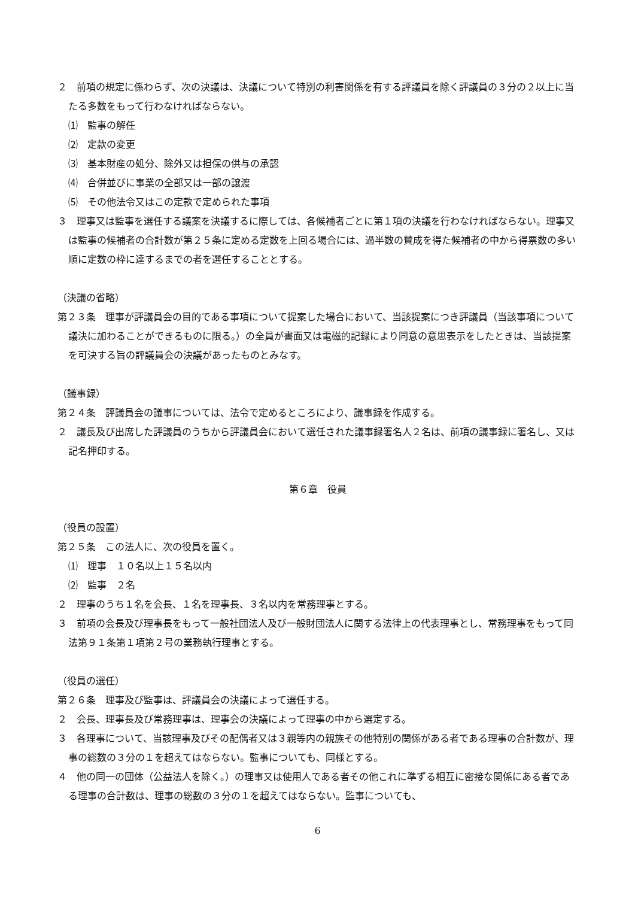２　前項の規定に係わらず、次の決議は、決議について特別の利害関係を有する評議員を除く評議員の３分の２以上に当たる多数をもって行わなければならない。
⑴　監事の解任
⑵　定款の変更
⑶　基本財産の処分、除外又は担保の供与の承認
⑷　合併並びに事業の全部又は一部の譲渡
⑸　その他法令又はこの定款で定められた事項
３　理事又は監事を選任する議案を決議するに際しては、各候補者ごとに第１項の決議を行わなければならない。理事又は監事の候補者の合計数が第２５条に定める定数を上回る場合には、過半数の賛成を得た候補者の中から得票数の多い順に定数の枠に達するまでの者を選任することとする。
（決議の省略）
第２３条　理事が評議員会の目的である事項について提案した場合において、当該提案につき評議員（当該事項について議決に加わることができるものに限る。）の全員が書面又は電磁的記録により同意の意思表示をしたときは、当該提案を可決する旨の評議員会の決議があったものとみなす。
（議事録）
第２４条　評議員会の議事については、法令で定めるところにより、議事録を作成する。
２　議長及び出席した評議員のうちから評議員会において選任された議事録署名人２名は、前項の議事録に署名し、又は記名押印する。
第６章　役員
（役員の設置）
第２５条　この法人に、次の役員を置く。
⑴　理事　１０名以上１５名以内
⑵　監事　２名
２　理事のうち１名を会長、１名を理事長、３名以内を常務理事とする。
３　前項の会長及び理事長をもって一般社団法人及び一般財団法人に関する法律上の代表理事とし、常務理事をもって同法第９１条第１項第２号の業務執行理事とする。
（役員の選任）
第２６条　理事及び監事は、評議員会の決議によって選任する。
２　会長、理事長及び常務理事は、理事会の決議によって理事の中から選定する。
３　各理事について、当該理事及びその配偶者又は３親等内の親族その他特別の関係がある者である理事の合計数が、理事の総数の３分の１を超えてはならない。監事についても、同様とする。
４　他の同一の団体（公益法人を除く。）の理事又は使用人である者その他これに準ずる相互に密接な関係にある者である理事の合計数は、理事の総数の３分の１を超えてはならない。監事についても、
6